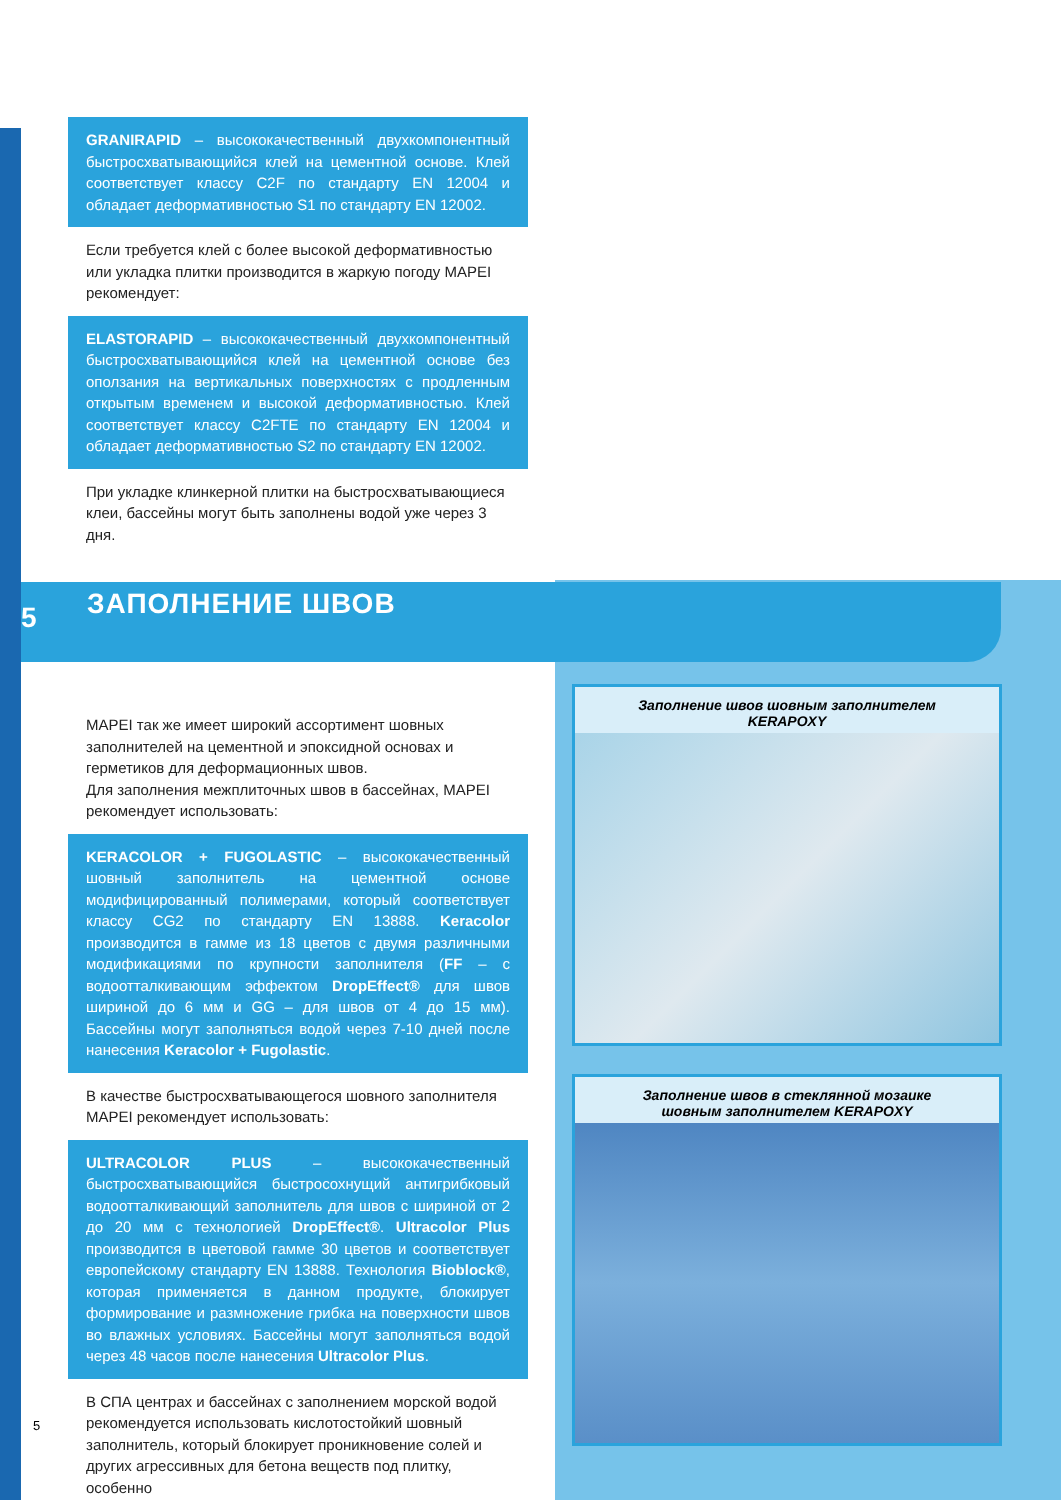GRANIRAPID – высококачественный двухкомпонентный быстросхватывающийся клей на цементной основе. Клей соответствует классу C2F по стандарту EN 12004 и обладает деформативностью S1 по стандарту EN 12002.
Если требуется клей с более высокой деформативностью или укладка плитки производится в жаркую погоду MAPEI рекомендует:
ELASTORAPID – высококачественный двухкомпонентный быстросхватывающийся клей на цементной основе без оползания на вертикальных поверхностях с продленным открытым временем и высокой деформативностью. Клей соответствует классу C2FTE по стандарту EN 12004 и обладает деформативностью S2 по стандарту EN 12002.
При укладке клинкерной плитки на быстросхватывающиеся клеи, бассейны могут быть заполнены водой уже через 3 дня.
5 ЗАПОЛНЕНИЕ ШВОВ
MAPEI так же имеет широкий ассортимент шовных заполнителей на цементной и эпоксидной основах и герметиков для деформационных швов.
Для заполнения межплиточных швов в бассейнах, MAPEI рекомендует использовать:
KERACOLOR + FUGOLASTIC – высококачественный шовный заполнитель на цементной основе модифицированный полимерами, который соответствует классу CG2 по стандарту EN 13888. Keracolor производится в гамме из 18 цветов с двумя различными модификациями по крупности заполнителя (FF – с водоотталкивающим эффектом DropEffect® для швов шириной до 6 мм и GG – для швов от 4 до 15 мм). Бассейны могут заполняться водой через 7-10 дней после нанесения Keracolor + Fugolastic.
В качестве быстросхватывающегося шовного заполнителя MAPEI рекомендует использовать:
ULTRACOLOR PLUS – высококачественный быстросхватывающийся быстросохнущий антигрибковый водоотталкивающий заполнитель для швов с шириной от 2 до 20 мм с технологией DropEffect®. Ultracolor Plus производится в цветовой гамме 30 цветов и соответствует европейскому стандарту EN 13888. Технология Bioblock®, которая применяется в данном продукте, блокирует формирование и размножение грибка на поверхности швов во влажных условиях. Бассейны могут заполняться водой через 48 часов после нанесения Ultracolor Plus.
В СПА центрах и бассейнах с заполнением морской водой рекомендуется использовать кислотостойкий шовный заполнитель, который блокирует проникновение солей и других агрессивных для бетона веществ под плитку, особенно
Заполнение швов шовным заполнителем
KERAPOXY
Заполнение швов в стеклянной мозаике
шовным заполнителем KERAPOXY
5